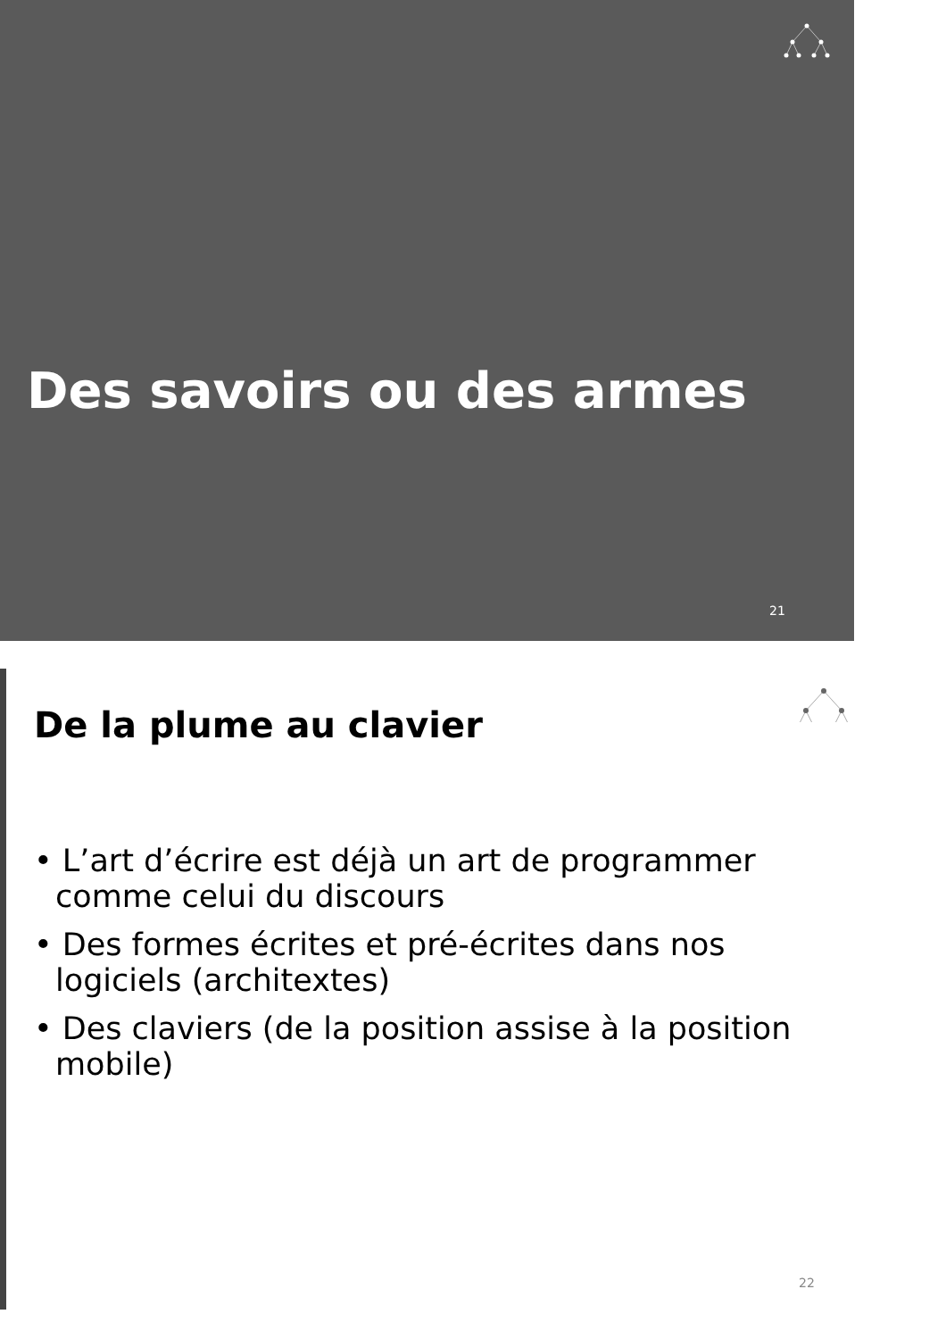Des savoirs ou des armes
21
De la plume au clavier
• L’art d’écrire est déjà un art de programmer comme celui du discours
• Des formes écrites et pré-écrites dans nos logiciels (architextes)
• Des claviers (de la position assise à la position mobile)
22